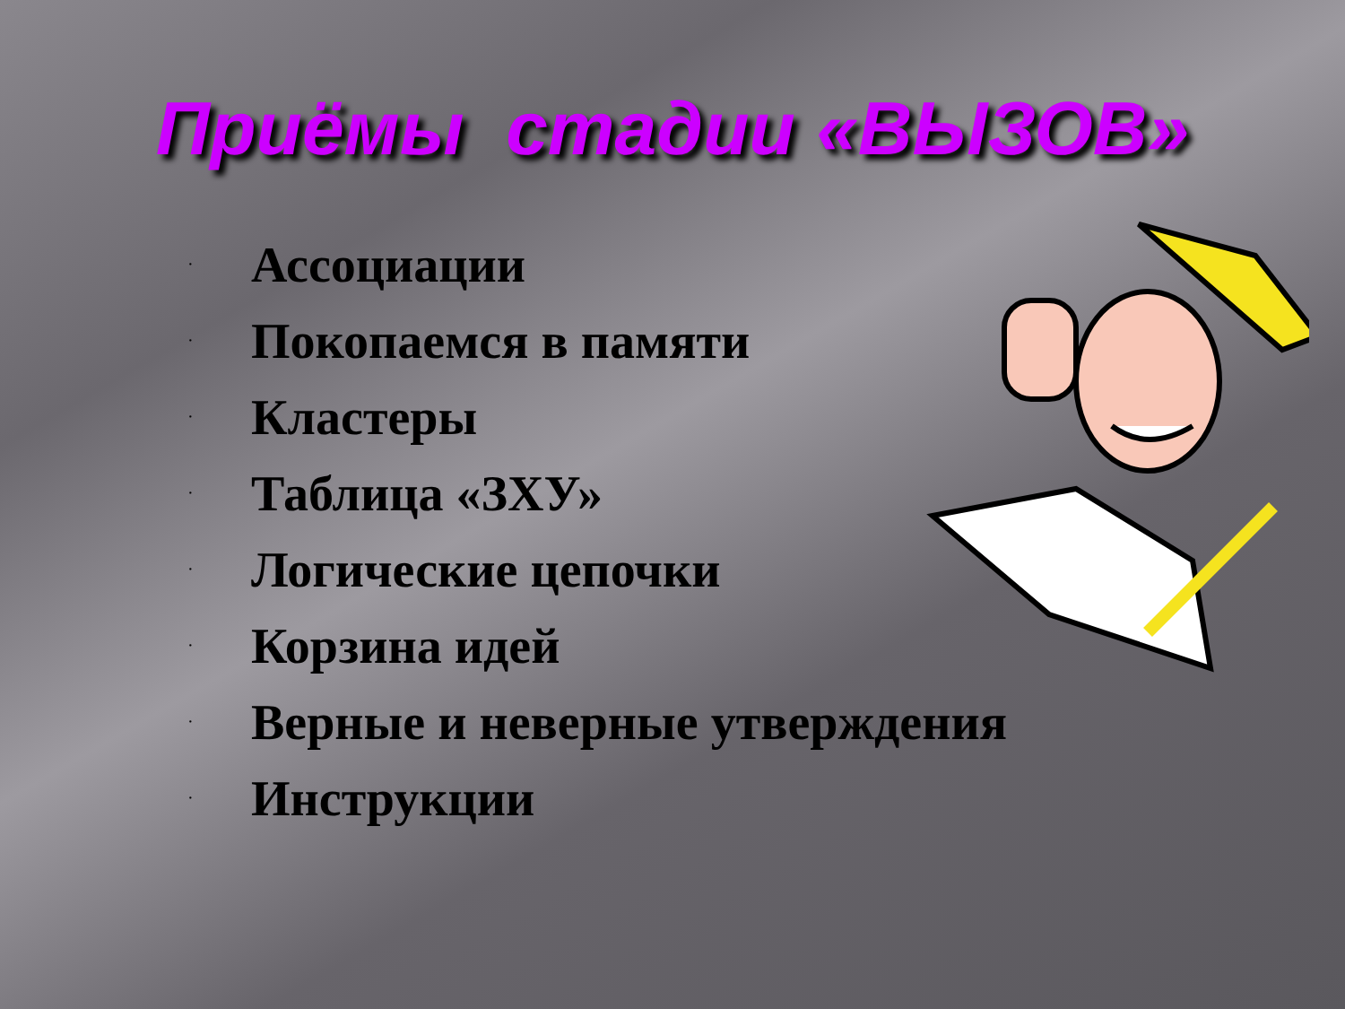Приёмы стадии «ВЫЗОВ»
· Ассоциации
· Покопаемся в памяти
· Кластеры
· Таблица «ЗХУ»
· Логические цепочки
· Корзина идей
· Верные и неверные утверждения
· Инструкции